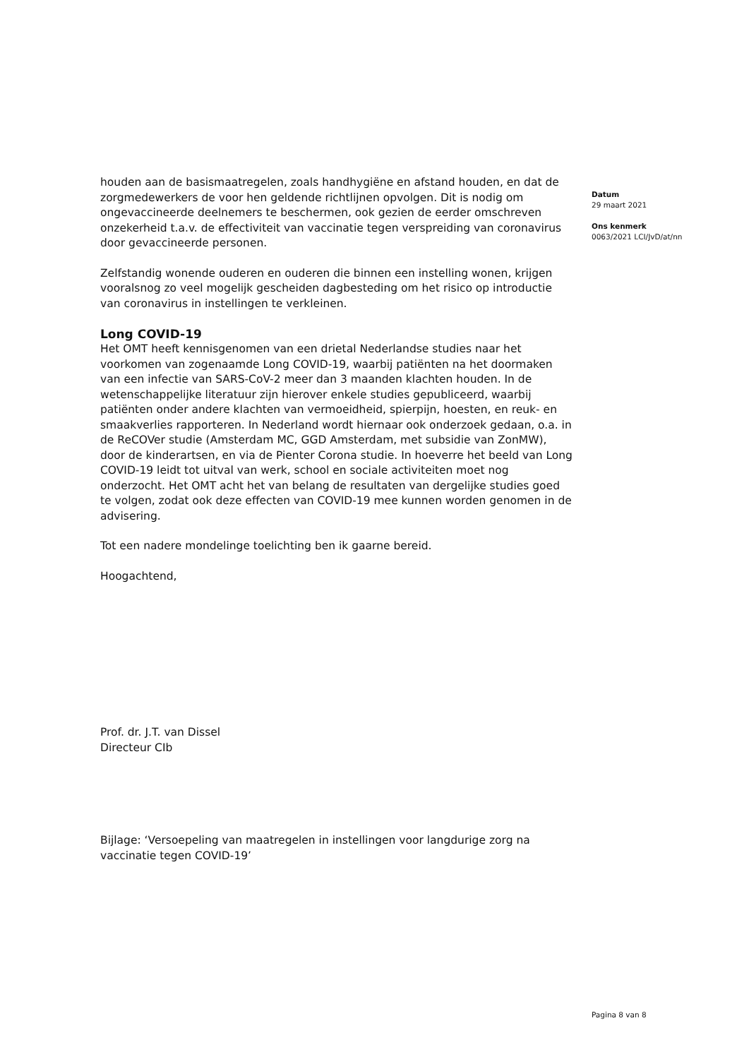houden aan de basismaatregelen, zoals handhygiëne en afstand houden, en dat de zorgmedewerkers de voor hen geldende richtlijnen opvolgen. Dit is nodig om ongevaccineerde deelnemers te beschermen, ook gezien de eerder omschreven onzekerheid t.a.v. de effectiviteit van vaccinatie tegen verspreiding van coronavirus door gevaccineerde personen.
Zelfstandig wonende ouderen en ouderen die binnen een instelling wonen, krijgen vooralsnog zo veel mogelijk gescheiden dagbesteding om het risico op introductie van coronavirus in instellingen te verkleinen.
Long COVID-19
Het OMT heeft kennisgenomen van een drietal Nederlandse studies naar het voorkomen van zogenaamde Long COVID-19, waarbij patiënten na het doormaken van een infectie van SARS-CoV-2 meer dan 3 maanden klachten houden. In de wetenschappelijke literatuur zijn hierover enkele studies gepubliceerd, waarbij patiënten onder andere klachten van vermoeidheid, spierpijn, hoesten, en reuk- en smaakverlies rapporteren. In Nederland wordt hiernaar ook onderzoek gedaan, o.a. in de ReCOVer studie (Amsterdam MC, GGD Amsterdam, met subsidie van ZonMW), door de kinderartsen, en via de Pienter Corona studie. In hoeverre het beeld van Long COVID-19 leidt tot uitval van werk, school en sociale activiteiten moet nog onderzocht. Het OMT acht het van belang de resultaten van dergelijke studies goed te volgen, zodat ook deze effecten van COVID-19 mee kunnen worden genomen in de advisering.
Tot een nadere mondelinge toelichting ben ik gaarne bereid.
Hoogachtend,
Prof. dr. J.T. van Dissel
Directeur CIb
Bijlage: ‘Versoepeling van maatregelen in instellingen voor langdurige zorg na vaccinatie tegen COVID-19’
Datum
29 maart 2021
Ons kenmerk
0063/2021 LCI/JvD/at/nn
Pagina 8 van 8